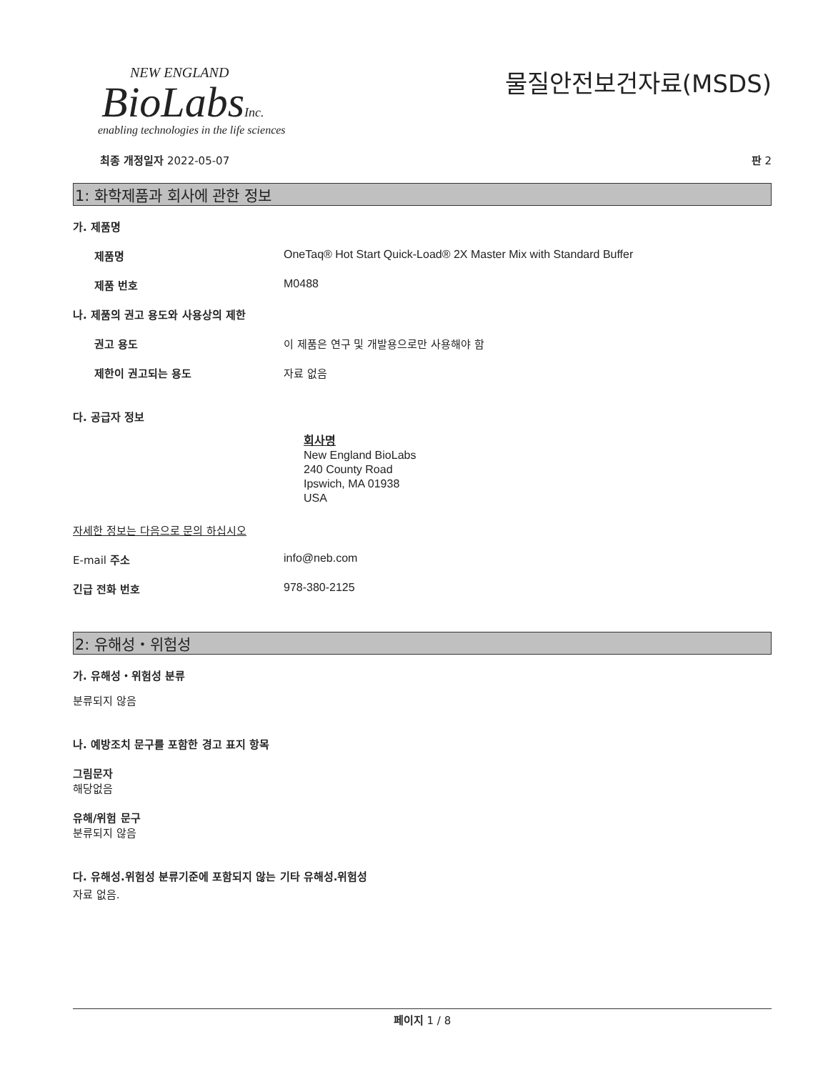NEW ENGLAND
BioLabsInc.
enabling technologies in the life sciences
물질안전보건자료(MSDS)
최종 개정일자 2022-05-07 판 2
1: 화학제품과 회사에 관한 정보
가. 제품명
제품명 OneTaq® Hot Start Quick-Load® 2X Master Mix with Standard Buffer
제품 번호 M0488
나. 제품의 권고 용도와 사용상의 제한
권고 용도 이 제품은 연구 및 개발용으로만 사용해야 함
제한이 권고되는 용도 자료 없음
다. 공급자 정보
회사명
New England BioLabs
240 County Road
Ipswich, MA 01938
USA
자세한 정보는 다음으로 문의 하십시오
E-mail 주소 info@neb.com
긴급 전화 번호 978-380-2125
2: 유해성・위험성
가. 유해성・위험성 분류
분류되지 않음
나. 예방조치 문구를 포함한 경고 표지 항목
그림문자
해당없음
유해/위험 문구
분류되지 않음
다. 유해성.위험성 분류기준에 포함되지 않는 기타 유해성.위험성
자료 없음.
페이지 1 / 8